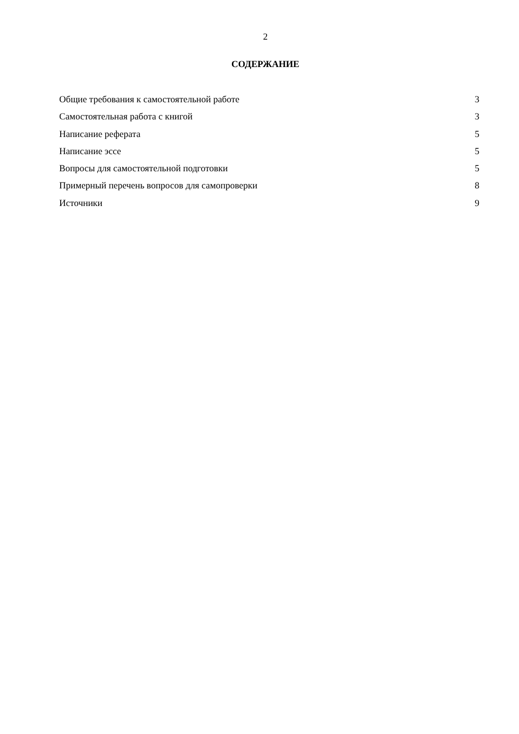2
СОДЕРЖАНИЕ
Общие требования к самостоятельной работе 3
Самостоятельная работа с книгой 3
Написание реферата 5
Написание эссе 5
Вопросы для самостоятельной подготовки 5
Примерный перечень вопросов для самопроверки 8
Источники 9